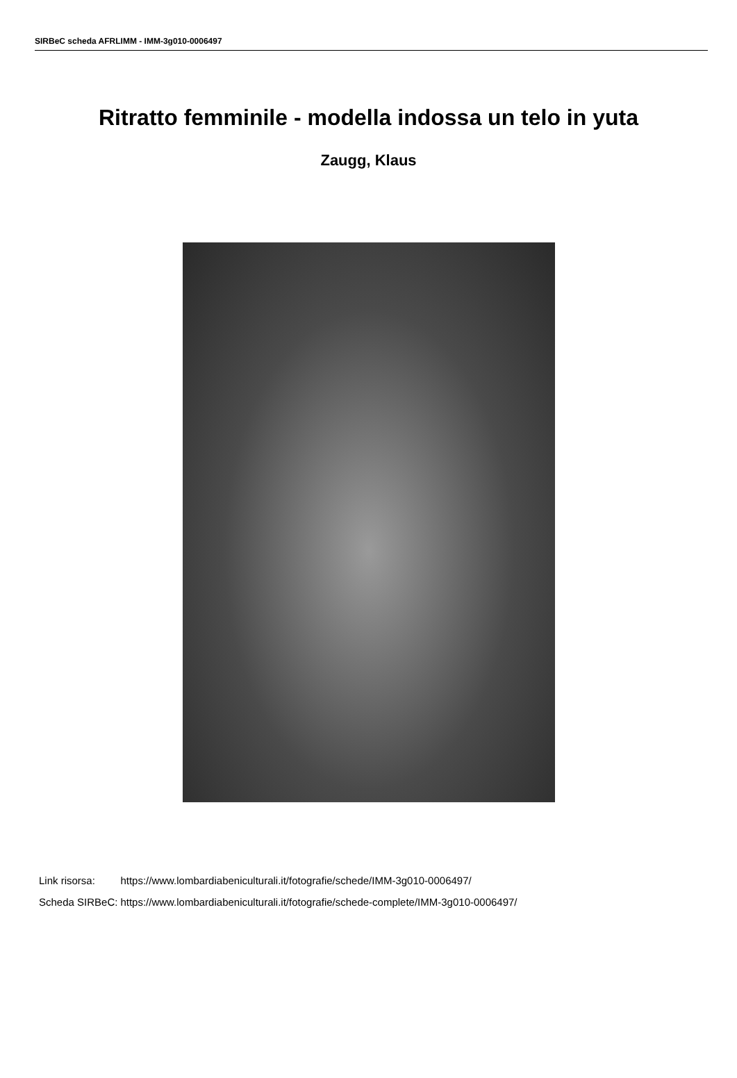SIRBeC scheda AFRLIMM - IMM-3g010-0006497
Ritratto femminile - modella indossa un telo in yuta
Zaugg, Klaus
| Link risorsa: | https://www.lombardiabeniculturali.it/fotografie/schede/IMM-3g010-0006497/ |
| Scheda SIRBeC: | https://www.lombardiabeniculturali.it/fotografie/schede-complete/IMM-3g010-0006497/ |